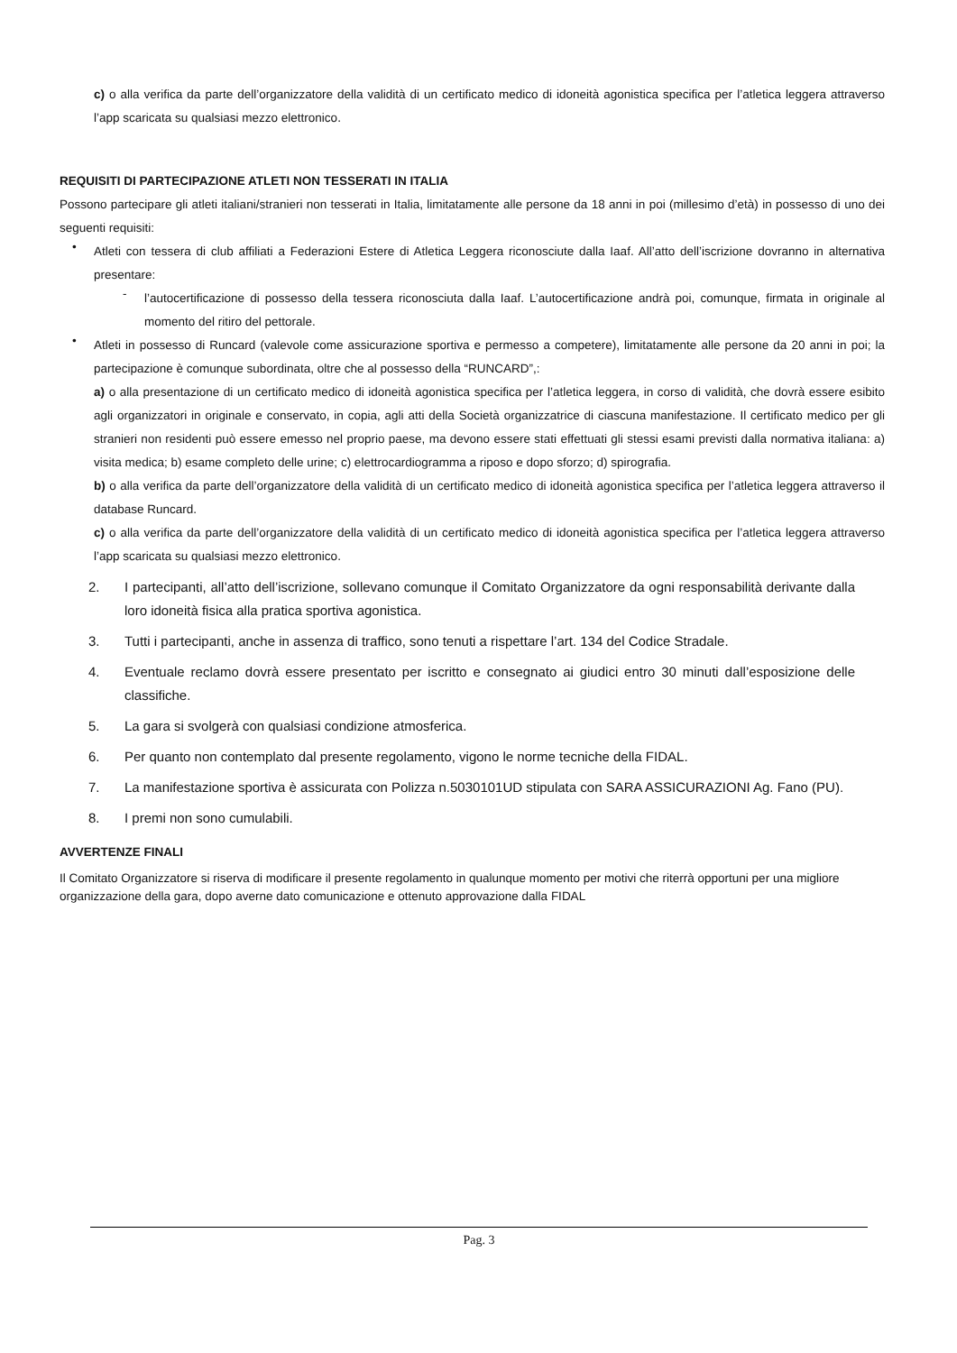c) o alla verifica da parte dell’organizzatore della validità di un certificato medico di idoneità agonistica specifica per l’atletica leggera attraverso l’app scaricata su qualsiasi mezzo elettronico.
REQUISITI DI PARTECIPAZIONE ATLETI NON TESSERATI IN ITALIA
Possono partecipare gli atleti italiani/stranieri non tesserati in Italia, limitatamente alle persone da 18 anni in poi (millesimo d’età) in possesso di uno dei seguenti requisiti:
•
Atleti con tessera di club affiliati a Federazioni Estere di Atletica Leggera riconosciute dalla Iaaf. All’atto dell’iscrizione dovranno in alternativa presentare:
-
l’autocertificazione di possesso della tessera riconosciuta dalla Iaaf. L’autocertificazione andrà poi, comunque, firmata in originale al momento del ritiro del pettorale.
•
Atleti in possesso di Runcard (valevole come assicurazione sportiva e permesso a competere), limitatamente alle persone da 20 anni in poi; la partecipazione è comunque subordinata, oltre che al possesso della “RUNCARD”,:
a) o alla presentazione di un certificato medico di idoneità agonistica specifica per l’atletica leggera, in corso di validità, che dovrà essere esibito agli organizzatori in originale e conservato, in copia, agli atti della Società organizzatrice di ciascuna manifestazione. Il certificato medico per gli stranieri non residenti può essere emesso nel proprio paese, ma devono essere stati effettuati gli stessi esami previsti dalla normativa italiana: a) visita medica; b) esame completo delle urine; c) elettrocardiogramma a riposo e dopo sforzo; d) spirografia.
b) o alla verifica da parte dell’organizzatore della validità di un certificato medico di idoneità agonistica specifica per l’atletica leggera attraverso il database Runcard.
c) o alla verifica da parte dell’organizzatore della validità di un certificato medico di idoneità agonistica specifica per l’atletica leggera attraverso l’app scaricata su qualsiasi mezzo elettronico.
2.
I partecipanti, all’atto dell’iscrizione, sollevano comunque il Comitato Organizzatore da ogni responsabilità derivante dalla loro idoneità fisica alla pratica sportiva agonistica.
3.
Tutti i partecipanti, anche in assenza di traffico, sono tenuti a rispettare l’art. 134 del Codice Stradale.
4.
Eventuale reclamo dovrà essere presentato per iscritto e consegnato ai giudici entro 30 minuti dall’esposizione delle classifiche.
5.
La gara si svolgerà con qualsiasi condizione atmosferica.
6.
Per quanto non contemplato dal presente regolamento, vigono le norme tecniche della FIDAL.
7.
La manifestazione sportiva è assicurata con Polizza n.5030101UD stipulata con SARA ASSICURAZIONI Ag. Fano (PU).
8.
I premi non sono cumulabili.
AVVERTENZE FINALI
Il Comitato Organizzatore si riserva di modificare il presente regolamento in qualunque momento per motivi che riterrà opportuni per una migliore organizzazione della gara, dopo averne dato comunicazione e ottenuto approvazione dalla FIDAL
Pag. 3